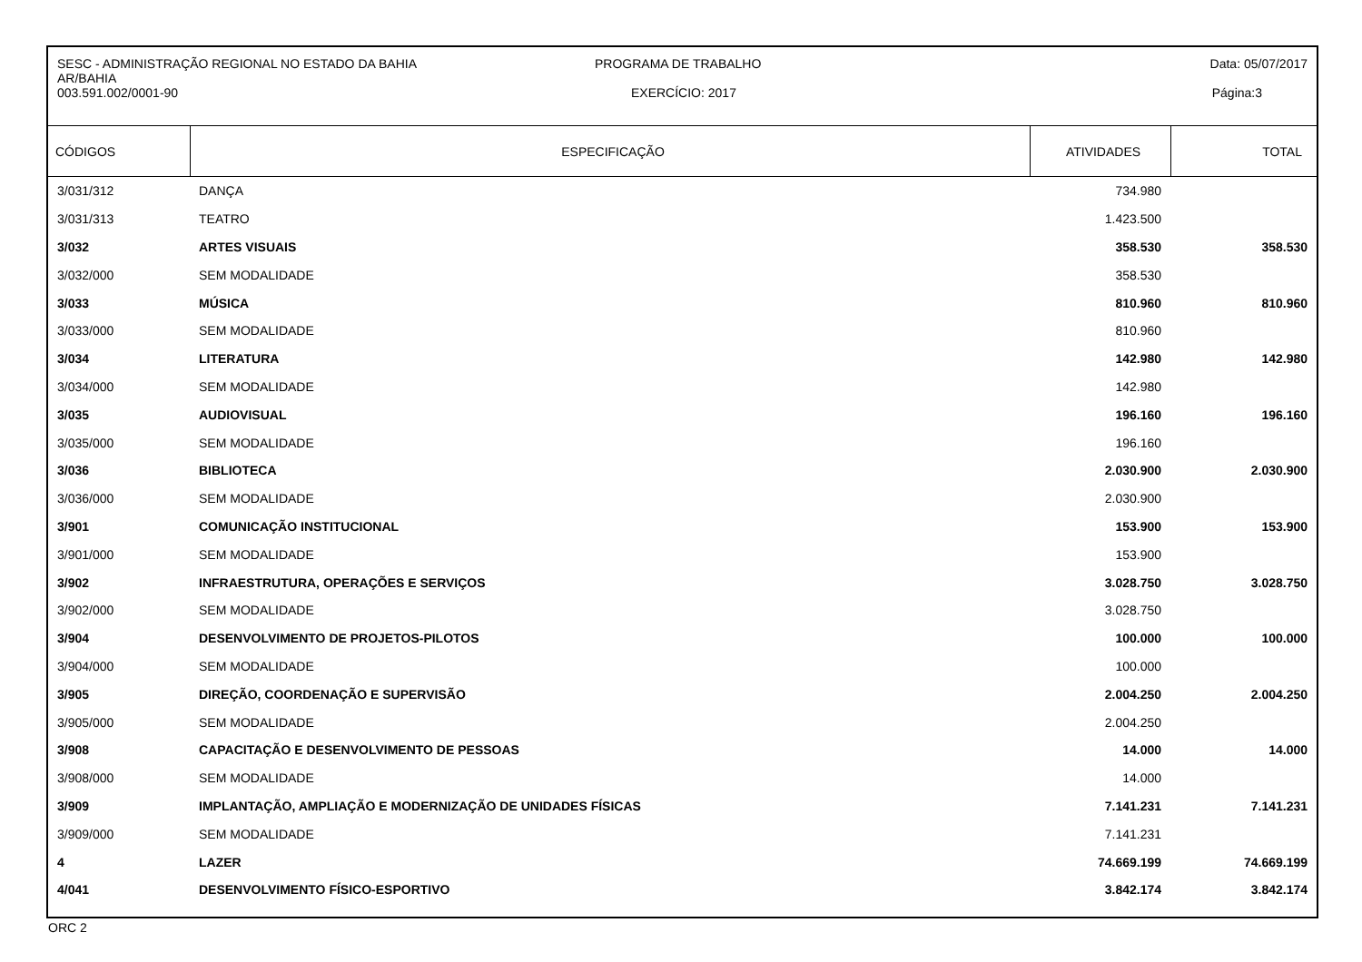SESC - ADMINISTRAÇÃO REGIONAL NO ESTADO DA BAHIA
AR/BAHIA
003.591.002/0001-90
PROGRAMA DE TRABALHO
EXERCÍCIO: 2017
Data: 05/07/2017
Página:3
| CÓDIGOS | ESPECIFICAÇÃO | ATIVIDADES | TOTAL |
| --- | --- | --- | --- |
| 3/031/312 | DANÇA | 734.980 | |
| 3/031/313 | TEATRO | 1.423.500 | |
| 3/032 | ARTES VISUAIS | 358.530 | 358.530 |
| 3/032/000 | SEM MODALIDADE | 358.530 | |
| 3/033 | MÚSICA | 810.960 | 810.960 |
| 3/033/000 | SEM MODALIDADE | 810.960 | |
| 3/034 | LITERATURA | 142.980 | 142.980 |
| 3/034/000 | SEM MODALIDADE | 142.980 | |
| 3/035 | AUDIOVISUAL | 196.160 | 196.160 |
| 3/035/000 | SEM MODALIDADE | 196.160 | |
| 3/036 | BIBLIOTECA | 2.030.900 | 2.030.900 |
| 3/036/000 | SEM MODALIDADE | 2.030.900 | |
| 3/901 | COMUNICAÇÃO INSTITUCIONAL | 153.900 | 153.900 |
| 3/901/000 | SEM MODALIDADE | 153.900 | |
| 3/902 | INFRAESTRUTURA, OPERAÇÕES E SERVIÇOS | 3.028.750 | 3.028.750 |
| 3/902/000 | SEM MODALIDADE | 3.028.750 | |
| 3/904 | DESENVOLVIMENTO DE PROJETOS-PILOTOS | 100.000 | 100.000 |
| 3/904/000 | SEM MODALIDADE | 100.000 | |
| 3/905 | DIREÇÃO, COORDENAÇÃO E SUPERVISÃO | 2.004.250 | 2.004.250 |
| 3/905/000 | SEM MODALIDADE | 2.004.250 | |
| 3/908 | CAPACITAÇÃO E DESENVOLVIMENTO DE PESSOAS | 14.000 | 14.000 |
| 3/908/000 | SEM MODALIDADE | 14.000 | |
| 3/909 | IMPLANTAÇÃO, AMPLIAÇÃO E MODERNIZAÇÃO DE UNIDADES FÍSICAS | 7.141.231 | 7.141.231 |
| 3/909/000 | SEM MODALIDADE | 7.141.231 | |
| 4 | LAZER | 74.669.199 | 74.669.199 |
| 4/041 | DESENVOLVIMENTO FÍSICO-ESPORTIVO | 3.842.174 | 3.842.174 |
ORC 2